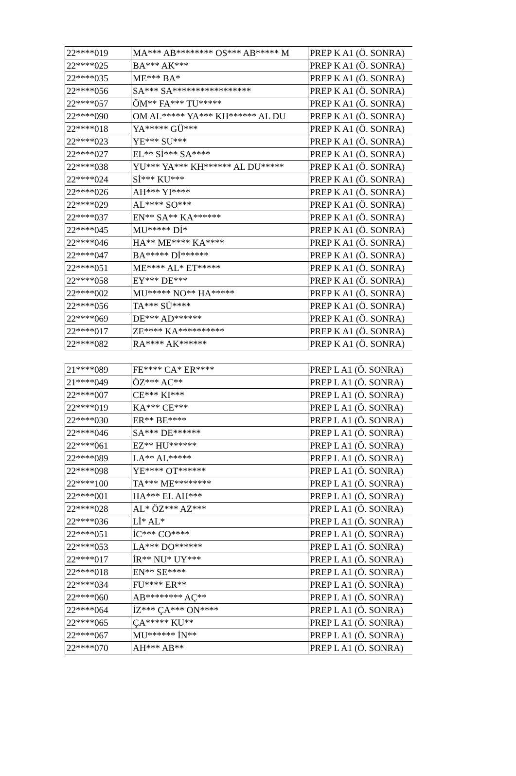| 22****019 | MA*** AB******** OS*** AB***** M | PREP K A1 (Ö. SONRA) |
| 22****025 | BA*** AK*** | PREP K A1 (Ö. SONRA) |
| 22****035 | ME*** BA* | PREP K A1 (Ö. SONRA) |
| 22****056 | SA*** SA***************** | PREP K A1 (Ö. SONRA) |
| 22****057 | ÖM** FA*** TU***** | PREP K A1 (Ö. SONRA) |
| 22****090 | OM AL***** YA*** KH****** AL DU | PREP K A1 (Ö. SONRA) |
| 22****018 | YA***** GÜ*** | PREP K A1 (Ö. SONRA) |
| 22****023 | YE*** SU*** | PREP K A1 (Ö. SONRA) |
| 22****027 | EL** Sİ*** SA**** | PREP K A1 (Ö. SONRA) |
| 22****038 | YU*** YA*** KH****** AL DU***** | PREP K A1 (Ö. SONRA) |
| 22****024 | Sİ*** KU*** | PREP K A1 (Ö. SONRA) |
| 22****026 | AH*** YI**** | PREP K A1 (Ö. SONRA) |
| 22****029 | AL**** SO*** | PREP K A1 (Ö. SONRA) |
| 22****037 | EN** SA** KA****** | PREP K A1 (Ö. SONRA) |
| 22****045 | MU***** Dİ* | PREP K A1 (Ö. SONRA) |
| 22****046 | HA** ME**** KA**** | PREP K A1 (Ö. SONRA) |
| 22****047 | BA***** Dİ****** | PREP K A1 (Ö. SONRA) |
| 22****051 | ME**** AL* ET***** | PREP K A1 (Ö. SONRA) |
| 22****058 | EY*** DE*** | PREP K A1 (Ö. SONRA) |
| 22****002 | MU***** NO** HA***** | PREP K A1 (Ö. SONRA) |
| 22****056 | TA*** SÜ**** | PREP K A1 (Ö. SONRA) |
| 22****069 | DE*** AD****** | PREP K A1 (Ö. SONRA) |
| 22****017 | ZE**** KA********** | PREP K A1 (Ö. SONRA) |
| 22****082 | RA**** AK****** | PREP K A1 (Ö. SONRA) |
| 21****089 | FE**** CA* ER**** | PREP L A1 (Ö. SONRA) |
| 21****049 | ÖZ*** AC** | PREP L A1 (Ö. SONRA) |
| 22****007 | CE*** KI*** | PREP L A1 (Ö. SONRA) |
| 22****019 | KA*** CE*** | PREP L A1 (Ö. SONRA) |
| 22****030 | ER** BE**** | PREP L A1 (Ö. SONRA) |
| 22****046 | SA*** DE****** | PREP L A1 (Ö. SONRA) |
| 22****061 | EZ** HU****** | PREP L A1 (Ö. SONRA) |
| 22****089 | LA** AL***** | PREP L A1 (Ö. SONRA) |
| 22****098 | YE**** OT****** | PREP L A1 (Ö. SONRA) |
| 22****100 | TA*** ME******** | PREP L A1 (Ö. SONRA) |
| 22****001 | HA*** EL AH*** | PREP L A1 (Ö. SONRA) |
| 22****028 | AL* ÖZ*** AZ*** | PREP L A1 (Ö. SONRA) |
| 22****036 | Lİ* AL* | PREP L A1 (Ö. SONRA) |
| 22****051 | İC*** CO**** | PREP L A1 (Ö. SONRA) |
| 22****053 | LA*** DO****** | PREP L A1 (Ö. SONRA) |
| 22****017 | İR** NU* UY*** | PREP L A1 (Ö. SONRA) |
| 22****018 | EN** SE**** | PREP L A1 (Ö. SONRA) |
| 22****034 | FU**** ER** | PREP L A1 (Ö. SONRA) |
| 22****060 | AB******** AÇ** | PREP L A1 (Ö. SONRA) |
| 22****064 | İZ*** ÇA*** ON**** | PREP L A1 (Ö. SONRA) |
| 22****065 | ÇA***** KU** | PREP L A1 (Ö. SONRA) |
| 22****067 | MU****** İN** | PREP L A1 (Ö. SONRA) |
| 22****070 | AH*** AB** | PREP L A1 (Ö. SONRA) |